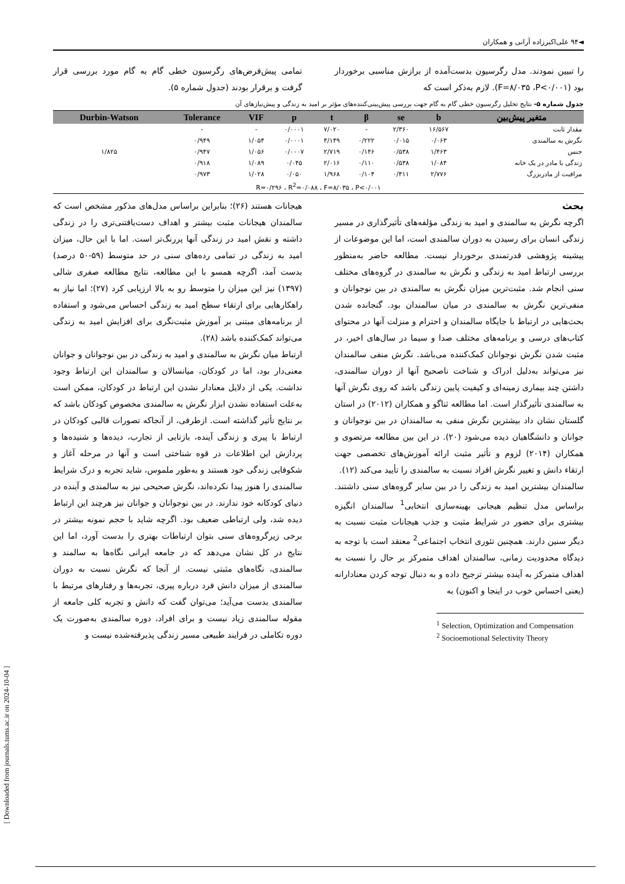◄۹۴ علی‌اکبرزاده آرانی و همکاران
را تبیین نمودند. مدل رگرسیون بدست‌آمده از برازش مناسبی برخوردار بود (F=۸/۰۳۵ ،P<۰/۰۰۱). لازم به‌ذکر است که
تمامی پیش‌فرض‌های رگرسیون خطی گام به گام مورد بررسی قرار گرفت و برقرار بودند (جدول شماره ۵).
جدول شماره ۵- نتایج تحلیل رگرسیون خطی گام به گام جهت بررسی پیش‌بینی‌کننده‌های مؤثر بر امید به زندگی و پیش‌نیازهای آن
| متغیر پیش‌بین | b | se | β | t | p | VIF | Tolerance | Durbin-Watson |
| --- | --- | --- | --- | --- | --- | --- | --- | --- |
| مقدار ثابت | ۱۶/۵۶۷ | ۲/۳۶۰ | - | ۷/۰۲۰ | ۰/۰۰۰۱ | - | - | ۱/۸۲۵ |
| نگرش به سالمندی | ۰/۰۶۳ | ۰/۰۱۵ | ۰/۲۲۲ | ۴/۱۴۹ | ۰/۰۰۰۱ | ۱/۰۵۴ | ۰/۹۴۹ | |
| جنس | ۱/۴۶۳ | ۰/۵۳۸ | ۰/۱۴۶ | ۲/۷۱۹ | ۰/۰۰۰۷ | ۱/۰۵۶ | ۰/۹۴۷ | |
| زندگی با مادر در یک خانه | ۱/۰۸۴ | ۰/۵۳۸ | ۰/۱۱۰ | ۲/۰۱۶ | ۰/۰۴۵ | ۱/۰۸۹ | ۰/۹۱۸ | |
| مراقبت از مادربزرگ | ۲/۷۷۶ | ۰/۴۱۱ | ۰/۱۰۴ | ۱/۹۶۸ | ۰/۰۵۰ | ۱/۰۲۸ | ۰/۹۷۳ | |
| R=۰/۲۹۶ ، R<sup>2</sup>=۰/۰۸۸ ، F=۸/۰۳۵ ، P<۰/۰۰۱ | | | | | | | | |
بحث
اگرچه نگرش به سالمندی و امید به زندگی مؤلفه‌های تأثیرگذاری در مسیر زندگی انسان برای رسیدن به دوران سالمندی است، اما این موضوعات از پیشینه پژوهشی قدرتمندی برخوردار نیست. مطالعه حاضر به‌منظور بررسی ارتباط امید به زندگی و نگرش به سالمندی در گروه‌های مختلف سنی انجام شد. مثبت‌ترین میزان نگرش به سالمندی در بین نوجوانان و منفی‌ترین نگرش به سالمندی در میان سالمندان بود. گنجانده شدن بحث‌هایی در ارتباط با جایگاه سالمندان و احترام و منزلت آنها در محتوای کتاب‌های درسی و برنامه‌های مختلف صدا و سیما در سال‌های اخیر، در مثبت شدن نگرش نوجوانان کمک‌کننده می‌باشد. نگرش منفی سالمندان نیز می‌تواند به‌دلیل ادراک و شناخت ناصحیح آنها از دوران سالمندی، داشتن چند بیماری زمینه‌ای و کیفیت پایین زندگی باشد که روی نگرش آنها به سالمندی تأثیرگذار است. اما مطالعه ثناگو و همکاران (۲۰۱۲) در استان گلستان نشان داد بیشترین نگرش منفی به سالمندان در بین نوجوانان و جوانان و دانشگاهیان دیده می‌شود (۲۰). در این بین مطالعه مرتضوی و همکاران (۲۰۱۴) لزوم و تأثیر مثبت ارائه آموزش‌های تخصصی جهت ارتقاء دانش و تغییر نگرش افراد نسبت به سالمندی را تأیید می‌کند (۱۲).
سالمندان بیشترین امید به زندگی را در بین سایر گروه‌های سنی داشتند. براساس مدل تنظیم هیجانی بهینه‌سازی انتخابی<sup>1</sup> سالمندان انگیزه بیشتری برای حضور در شرایط مثبت و جذب هیجانات مثبت نسبت به دیگر سنین دارند. همچنین تئوری انتخاب اجتماعی<sup>2</sup> معتقد است با توجه به دیدگاه محدودیت زمانی، سالمندان اهداف متمرکز بر حال را نسبت به اهداف متمرکز به آینده بیشتر ترجیح داده و به دنبال توجه کردن معنادارانه (یعنی احساس خوب در اینجا و اکنون) به
<sup>1</sup> Selection, Optimization and Compensation
<sup>2</sup> Socioemotional Selectivity Theory
هیجانات هستند (۲۶)؛ بنابراین براساس مدل‌های مذکور مشخص است که سالمندان هیجانات مثبت بیشتر و اهداف دست‌یافتنی‌تری را در زندگی داشته و نقش امید در زندگی آنها پررنگ‌تر است. اما با این حال، میزان امید به زندگی در تمامی رده‌های سنی در حد متوسط (۵۹-۵۰ درصد) بدست آمد، اگرچه همسو با این مطالعه، نتایج مطالعه صفری شالی (۱۳۹۷) نیز این میزان را متوسط رو به بالا ارزیابی کرد (۲۷)؛ اما نیاز به راهکارهایی برای ارتقاء سطح امید به زندگی احساس می‌شود و استفاده از برنامه‌های مبتنی بر آموزش مثبت‌نگری برای افزایش امید به زندگی می‌تواند کمک‌کننده باشد (۲۸).
ارتباط میان نگرش به سالمندی و امید به زندگی در بین نوجوانان و جوانان معنی‌دار بود، اما در کودکان، میانسالان و سالمندان این ارتباط وجود نداشت. یکی از دلایل معنادار نشدن این ارتباط در کودکان، ممکن است به‌علت استفاده نشدن ابزار نگرش به سالمندی مخصوص کودکان باشد که بر نتایج تأثیر گذاشته است. ازطرفی، از آنجاکه تصورات قالبی کودکان در ارتباط با پیری و زندگی آینده، بازتابی از تجارب، دیده‌ها و شنیده‌ها و پردازش این اطلاعات در قوه شناختی است و آنها در مرحله آغاز و شکوفایی زندگی خود هستند و به‌طور ملموس، شاید تجربه و درک شرایط سالمندی را هنوز پیدا نکرده‌اند، نگرش صحیحی نیز به سالمندی و آینده در دنیای کودکانه خود ندارند. در بین نوجوانان و جوانان نیز هرچند این ارتباط دیده شد، ولی ارتباطی ضعیف بود. اگرچه شاید با حجم نمونه بیشتر در برخی زیرگروه‌های سنی بتوان ارتباطات بهتری را بدست آورد، اما این نتایج در کل نشان می‌دهد که در جامعه ایرانی نگاه‌ها به سالمند و سالمندی، نگاه‌های مثبتی نیست. از آنجا که نگرش نسبت به دوران سالمندی از میزان دانش فرد درباره پیری، تجربه‌ها و رفتارهای مرتبط با سالمندی بدست می‌آید؛ می‌توان گفت که دانش و تجربه کلی جامعه از مقوله سالمندی زیاد نیست و برای افراد، دوره سالمندی به‌صورت یک دوره تکاملی در فرایند طبیعی مسیر زندگی پذیرفته‌شده نیست و
[ Downloaded from journals.tums.ac.ir on 2024-10-04 ]